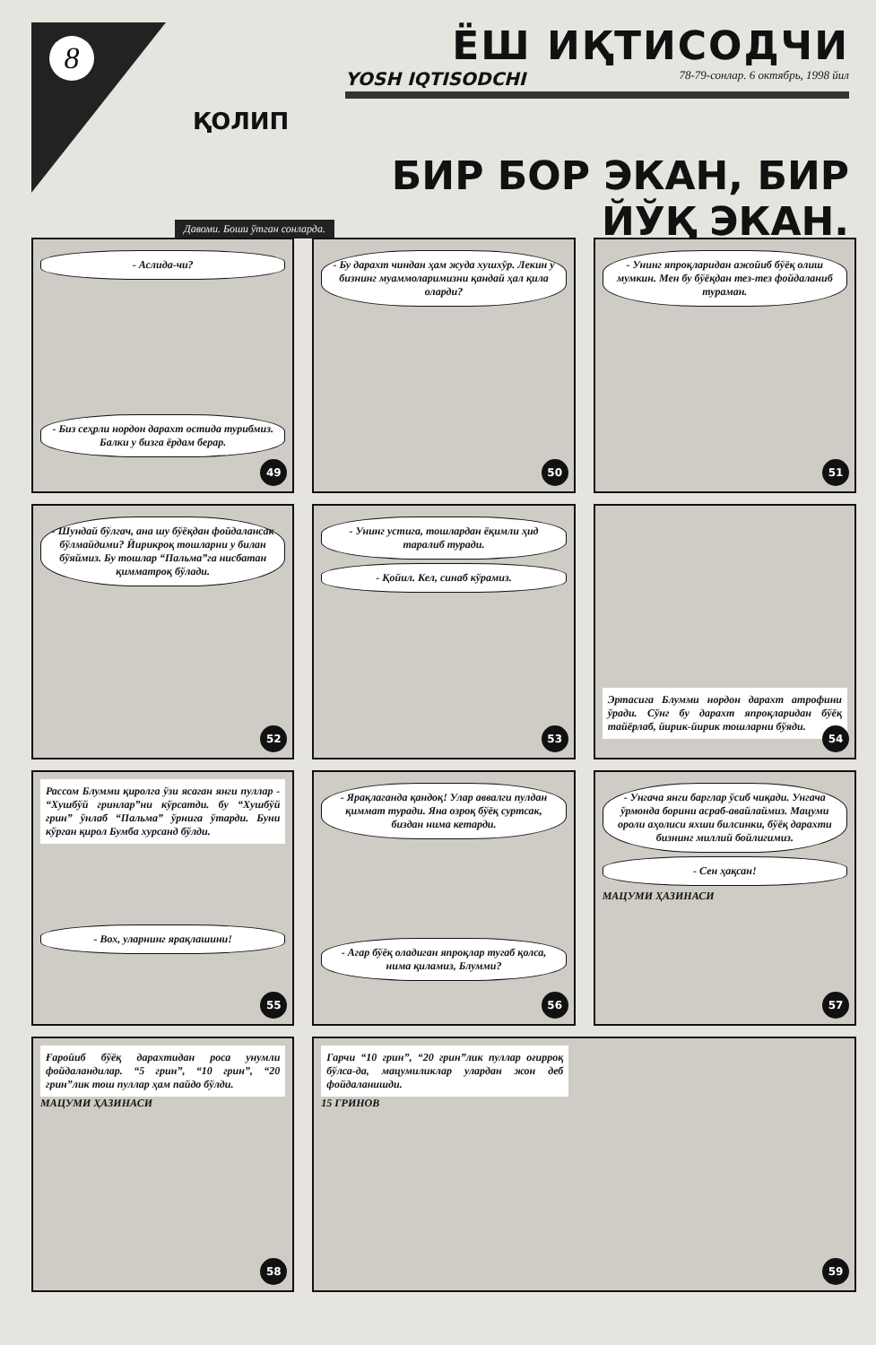8
ҚОЛИП
Давоми. Боши ўтган сонларда.
ЁШ ИҚТИСОДЧИ
YOSH IQTISODCHI 78-79-сонлар. 6 октябрь, 1998 йил
БИР БОР ЭКАН, БИР ЙЎҚ ЭКАН.
- Аслида-чи?
- Биз сеҳрли нордон дарахт остида турибмиз. Балки у бизга ёрдам берар.
49
- Бу дарахт чиндан ҳам жуда хушхўр. Лекин у бизнинг муаммоларимизни қандай ҳал қила оларди?
50
- Унинг япроқларидан ажойиб бўёқ олиш мумкин. Мен бу бўёқдан тез-тез фойдаланиб тураман.
51
- Шундай бўлгач, ана шу бўёқдан фойдалансак бўлмайдими? Йирикроқ тошларни у билан бўяймиз. Бу тошлар “Пальма”га нисбатан қимматроқ бўлади.
52
- Унинг устига, тошлардан ёқимли ҳид таралиб туради.
- Қойил. Кел, синаб кўрамиз.
53
Эртасига Блумми нордон дарахт атрофини ўради. Сўнг бу дарахт япроқларидан бўёқ тайёрлаб, йирик-йирик тошларни бўяди.
54
Рассом Блумми қиролга ўзи ясаган янги пуллар - “Хушбўй гринлар”ни кўрсатди. бу “Хушбўй грин” ўнлаб “Пальма” ўрнига ўтарди. Буни кўрган қирол Бумба хурсанд бўлди.
- Вох, уларнинг ярақлашини!
55
- Ярақлаганда қандоқ! Улар аввалги пулдан қиммат туради. Яна озроқ бўёқ суртсак, биздан нима кетарди.
- Агар бўёқ оладиган япроқлар тугаб қолса, нима қиламиз, Блумми?
56
- Унгача янги барглар ўсиб чиқади. Унгача ўрмонда борини асраб-авайлаймиз. Мацуми ороли аҳолиси яхши билсинки, бўёқ дарахти бизнинг миллий бойлигимиз.
- Сен ҳақсан!
МАЦУМИ ҲАЗИНАСИ
57
Ғаройиб бўёқ дарахтидан роса унумли фойдаландилар. “5 грин”, “10 грин”, “20 грин”лик тош пуллар ҳам пайдо бўлди.
МАЦУМИ ҲАЗИНАСИ
58
Гарчи “10 грин”, “20 грин”лик пуллар оғирроқ бўлса-да, мацумиликлар улардан жон деб фойдаланишди.
15 ГРИНОВ
59